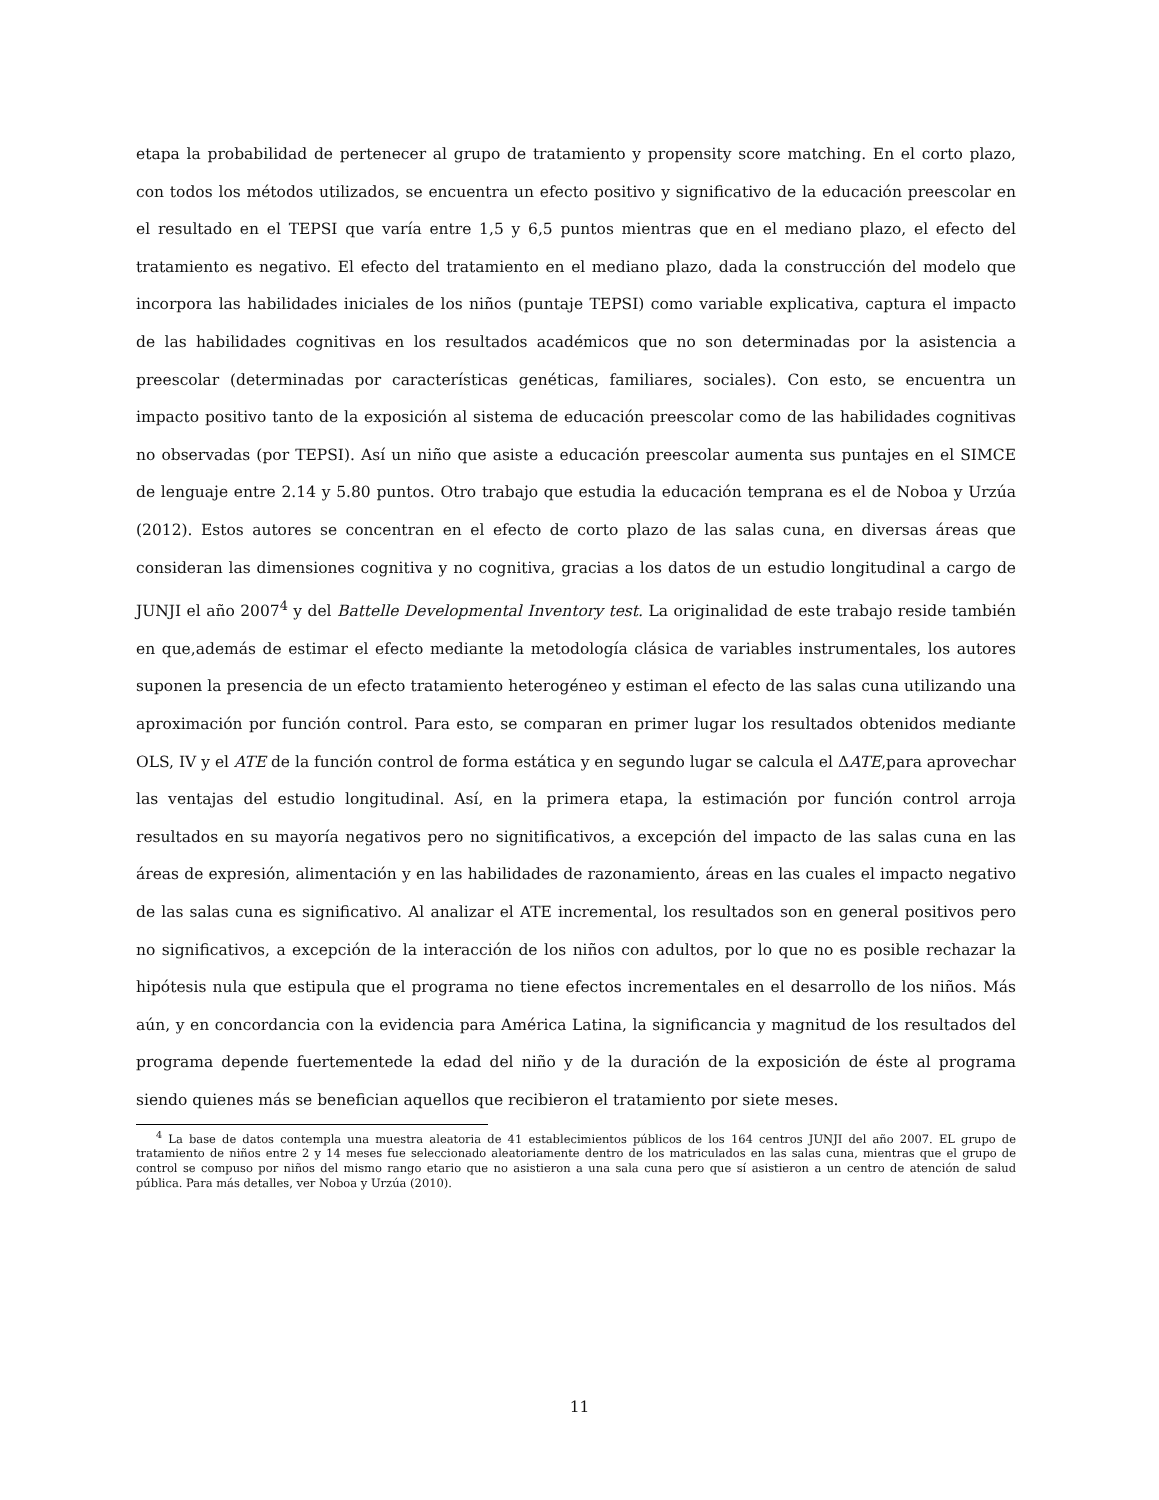etapa la probabilidad de pertenecer al grupo de tratamiento y propensity score matching. En el corto plazo, con todos los métodos utilizados, se encuentra un efecto positivo y significativo de la educación preescolar en el resultado en el TEPSI que varía entre 1,5 y 6,5 puntos mientras que en el mediano plazo, el efecto del tratamiento es negativo. El efecto del tratamiento en el mediano plazo, dada la construcción del modelo que incorpora las habilidades iniciales de los niños (puntaje TEPSI) como variable explicativa, captura el impacto de las habilidades cognitivas en los resultados académicos que no son determinadas por la asistencia a preescolar (determinadas por características genéticas, familiares, sociales). Con esto, se encuentra un impacto positivo tanto de la exposición al sistema de educación preescolar como de las habilidades cognitivas no observadas (por TEPSI). Así un niño que asiste a educación preescolar aumenta sus puntajes en el SIMCE de lenguaje entre 2.14 y 5.80 puntos. Otro trabajo que estudia la educación temprana es el de Noboa y Urzúa (2012). Estos autores se concentran en el efecto de corto plazo de las salas cuna, en diversas áreas que consideran las dimensiones cognitiva y no cognitiva, gracias a los datos de un estudio longitudinal a cargo de JUNJI el año 2007<sup>4</sup> y del Battelle Developmental Inventory test. La originalidad de este trabajo reside también en que,además de estimar el efecto mediante la metodología clásica de variables instrumentales, los autores suponen la presencia de un efecto tratamiento heterogéneo y estiman el efecto de las salas cuna utilizando una aproximación por función control. Para esto, se comparan en primer lugar los resultados obtenidos mediante OLS, IV y el ATE de la función control de forma estática y en segundo lugar se calcula el ΔATE,para aprovechar las ventajas del estudio longitudinal. Así, en la primera etapa, la estimación por función control arroja resultados en su mayoría negativos pero no signitificativos, a excepción del impacto de las salas cuna en las áreas de expresión, alimentación y en las habilidades de razonamiento, áreas en las cuales el impacto negativo de las salas cuna es significativo. Al analizar el ATE incremental, los resultados son en general positivos pero no significativos, a excepción de la interacción de los niños con adultos, por lo que no es posible rechazar la hipótesis nula que estipula que el programa no tiene efectos incrementales en el desarrollo de los niños. Más aún, y en concordancia con la evidencia para América Latina, la significancia y magnitud de los resultados del programa depende fuertementede la edad del niño y de la duración de la exposición de éste al programa siendo quienes más se benefician aquellos que recibieron el tratamiento por siete meses.
<sup>4</sup> La base de datos contempla una muestra aleatoria de 41 establecimientos públicos de los 164 centros JUNJI del año 2007. EL grupo de tratamiento de niños entre 2 y 14 meses fue seleccionado aleatoriamente dentro de los matriculados en las salas cuna, mientras que el grupo de control se compuso por niños del mismo rango etario que no asistieron a una sala cuna pero que sí asistieron a un centro de atención de salud pública. Para más detalles, ver Noboa y Urzúa (2010).
11